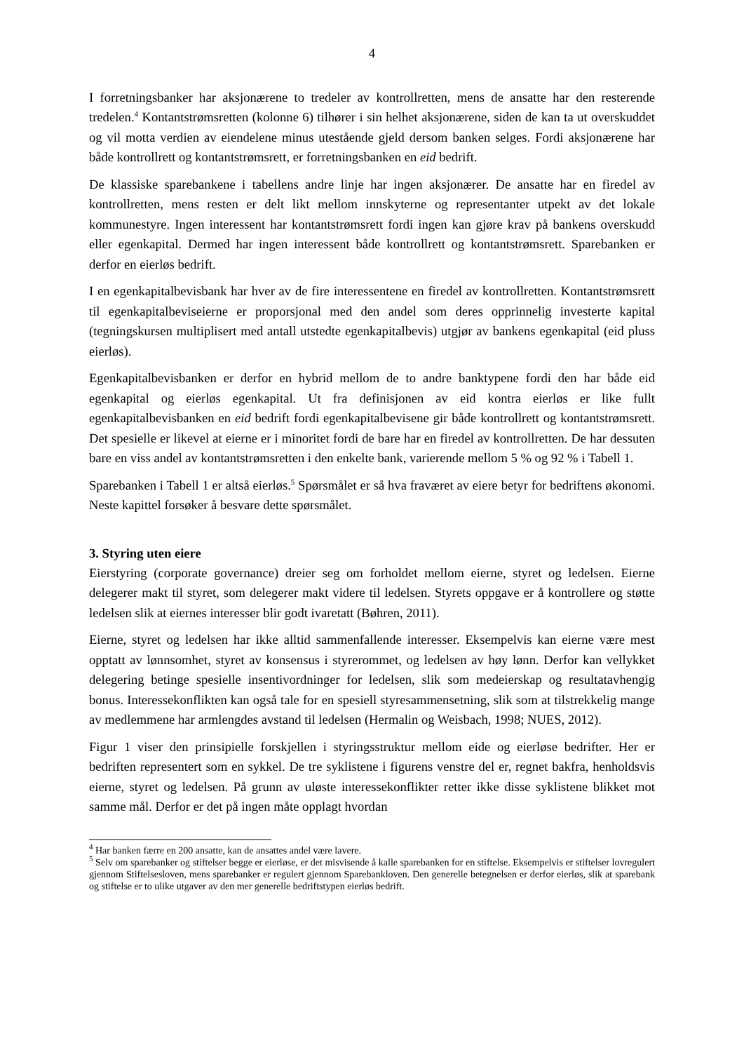4
I forretningsbanker har aksjonærene to tredeler av kontrollretten, mens de ansatte har den resterende tredelen.<sup>4</sup> Kontantstrømsretten (kolonne 6) tilhører i sin helhet aksjonærene, siden de kan ta ut overskuddet og vil motta verdien av eiendelene minus utestående gjeld dersom banken selges. Fordi aksjonærene har både kontrollrett og kontantstrømsrett, er forretningsbanken en eid bedrift.
De klassiske sparebankene i tabellens andre linje har ingen aksjonærer. De ansatte har en firedel av kontrollretten, mens resten er delt likt mellom innskyterne og representanter utpekt av det lokale kommunestyre. Ingen interessent har kontantstrømsrett fordi ingen kan gjøre krav på bankens overskudd eller egenkapital. Dermed har ingen interessent både kontrollrett og kontantstrømsrett. Sparebanken er derfor en eierløs bedrift.
I en egenkapitalbevisbank har hver av de fire interessentene en firedel av kontrollretten. Kontantstrømsrett til egenkapitalbeviseierne er proporsjonal med den andel som deres opprinnelig investerte kapital (tegningskursen multiplisert med antall utstedte egenkapitalbevis) utgjør av bankens egenkapital (eid pluss eierløs).
Egenkapitalbevisbanken er derfor en hybrid mellom de to andre banktypene fordi den har både eid egenkapital og eierløs egenkapital. Ut fra definisjonen av eid kontra eierløs er like fullt egenkapitalbevisbanken en eid bedrift fordi egenkapitalbevisene gir både kontrollrett og kontantstrømsrett. Det spesielle er likevel at eierne er i minoritet fordi de bare har en firedel av kontrollretten. De har dessuten bare en viss andel av kontantstrømsretten i den enkelte bank, varierende mellom 5 % og 92 % i Tabell 1.
Sparebanken i Tabell 1 er altså eierløs.<sup>5</sup> Spørsmålet er så hva fraværet av eiere betyr for bedriftens økonomi. Neste kapittel forsøker å besvare dette spørsmålet.
3. Styring uten eiere
Eierstyring (corporate governance) dreier seg om forholdet mellom eierne, styret og ledelsen. Eierne delegerer makt til styret, som delegerer makt videre til ledelsen. Styrets oppgave er å kontrollere og støtte ledelsen slik at eiernes interesser blir godt ivaretatt (Bøhren, 2011).
Eierne, styret og ledelsen har ikke alltid sammenfallende interesser. Eksempelvis kan eierne være mest opptatt av lønnsomhet, styret av konsensus i styrerommet, og ledelsen av høy lønn. Derfor kan vellykket delegering betinge spesielle insentivordninger for ledelsen, slik som medeierskap og resultatavhengig bonus. Interessekonflikten kan også tale for en spesiell styresammensetning, slik som at tilstrekkelig mange av medlemmene har armlengdes avstand til ledelsen (Hermalin og Weisbach, 1998; NUES, 2012).
Figur 1 viser den prinsipielle forskjellen i styringsstruktur mellom eide og eierløse bedrifter. Her er bedriften representert som en sykkel. De tre syklistene i figurens venstre del er, regnet bakfra, henholdsvis eierne, styret og ledelsen. På grunn av uløste interessekonflikter retter ikke disse syklistene blikket mot samme mål. Derfor er det på ingen måte opplagt hvordan
<sup>4</sup> Har banken færre en 200 ansatte, kan de ansattes andel være lavere.
<sup>5</sup> Selv om sparebanker og stiftelser begge er eierløse, er det misvisende å kalle sparebanken for en stiftelse. Eksempelvis er stiftelser lovregulert gjennom Stiftelsesloven, mens sparebanker er regulert gjennom Sparebankloven. Den generelle betegnelsen er derfor eierløs, slik at sparebank og stiftelse er to ulike utgaver av den mer generelle bedriftstypen eierløs bedrift.